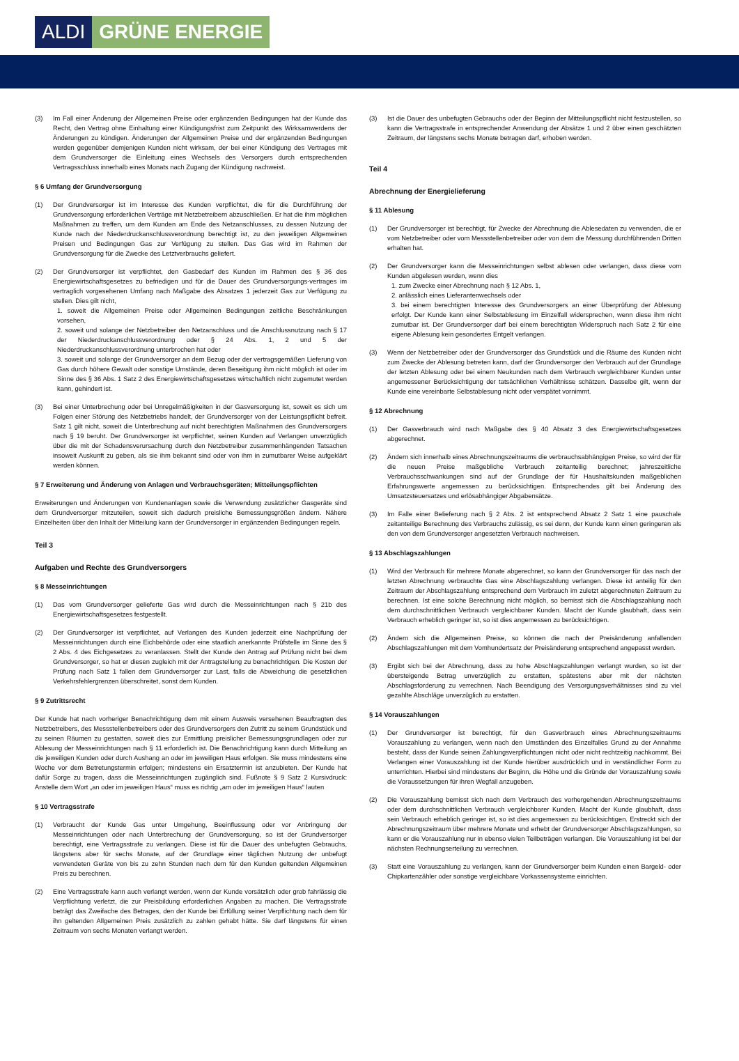ALDI GRÜNE ENERGIE
(3) Im Fall einer Änderung der Allgemeinen Preise oder ergänzenden Bedingungen hat der Kunde das Recht, den Vertrag ohne Einhaltung einer Kündigungsfrist zum Zeitpunkt des Wirksamwerdens der Änderungen zu kündigen. Änderungen der Allgemeinen Preise und der ergänzenden Bedingungen werden gegenüber demjenigen Kunden nicht wirksam, der bei einer Kündigung des Vertrages mit dem Grundversorger die Einleitung eines Wechsels des Versorgers durch entsprechenden Vertragsschluss innerhalb eines Monats nach Zugang der Kündigung nachweist.
§ 6 Umfang der Grundversorgung
(1) Der Grundversorger ist im Interesse des Kunden verpflichtet, die für die Durchführung der Grundversorgung erforderlichen Verträge mit Netzbetreibern abzuschließen. Er hat die ihm möglichen Maßnahmen zu treffen, um dem Kunden am Ende des Netzanschlusses, zu dessen Nutzung der Kunde nach der Niederdruckanschlussverordnung berechtigt ist, zu den jeweiligen Allgemeinen Preisen und Bedingungen Gas zur Verfügung zu stellen. Das Gas wird im Rahmen der Grundversorgung für die Zwecke des Letztverbrauchs geliefert.
(2) Der Grundversorger ist verpflichtet, den Gasbedarf des Kunden im Rahmen des § 36 des Energiewirtschaftsgesetzes zu befriedigen und für die Dauer des Grundversorgungs-vertrages im vertraglich vorgesehenen Umfang nach Maßgabe des Absatzes 1 jederzeit Gas zur Verfügung zu stellen. Dies gilt nicht,
1. soweit die Allgemeinen Preise oder Allgemeinen Bedingungen zeitliche Beschränkungen vorsehen,
2. soweit und solange der Netzbetreiber den Netzanschluss und die Anschlussnutzung nach § 17 der Niederdruckanschlussverordnung oder § 24 Abs. 1, 2 und 5 der Niederdruckanschlussverordnung unterbrochen hat oder
3. soweit und solange der Grundversorger an dem Bezug oder der vertragsgemäßen Lieferung von Gas durch höhere Gewalt oder sonstige Umstände, deren Beseitigung ihm nicht möglich ist oder im Sinne des § 36 Abs. 1 Satz 2 des Energiewirtschaftsgesetzes wirtschaftlich nicht zugemutet werden kann, gehindert ist.
(3) Bei einer Unterbrechung oder bei Unregelmäßigkeiten in der Gasversorgung ist, soweit es sich um Folgen einer Störung des Netzbetriebs handelt, der Grundversorger von der Leistungspflicht befreit. Satz 1 gilt nicht, soweit die Unterbrechung auf nicht berechtigten Maßnahmen des Grundversorgers nach § 19 beruht. Der Grundversorger ist verpflichtet, seinen Kunden auf Verlangen unverzüglich über die mit der Schadensverursachung durch den Netzbetreiber zusammenhängenden Tatsachen insoweit Auskunft zu geben, als sie ihm bekannt sind oder von ihm in zumutbarer Weise aufgeklärt werden können.
§ 7 Erweiterung und Änderung von Anlagen und Verbrauchsgeräten; Mitteilungspflichten
Erweiterungen und Änderungen von Kundenanlagen sowie die Verwendung zusätzlicher Gasgeräte sind dem Grundversorger mitzuteilen, soweit sich dadurch preisliche Bemessungsgrößen ändern. Nähere Einzelheiten über den Inhalt der Mitteilung kann der Grundversorger in ergänzenden Bedingungen regeln.
Teil 3
Aufgaben und Rechte des Grundversorgers
§ 8 Messeinrichtungen
(1) Das vom Grundversorger gelieferte Gas wird durch die Messeinrichtungen nach § 21b des Energiewirtschaftsgesetzes festgestellt.
(2) Der Grundversorger ist verpflichtet, auf Verlangen des Kunden jederzeit eine Nachprüfung der Messeinrichtungen durch eine Eichbehörde oder eine staatlich anerkannte Prüfstelle im Sinne des § 2 Abs. 4 des Eichgesetzes zu veranlassen. Stellt der Kunde den Antrag auf Prüfung nicht bei dem Grundversorger, so hat er diesen zugleich mit der Antragstellung zu benachrichtigen. Die Kosten der Prüfung nach Satz 1 fallen dem Grundversorger zur Last, falls die Abweichung die gesetzlichen Verkehrsfehlergrenzen überschreitet, sonst dem Kunden.
§ 9 Zutrittsrecht
Der Kunde hat nach vorheriger Benachrichtigung dem mit einem Ausweis versehenen Beauftragten des Netzbetreibers, des Messstellenbetreibers oder des Grundversorgers den Zutritt zu seinem Grundstück und zu seinen Räumen zu gestatten, soweit dies zur Ermittlung preislicher Bemessungsgrundlagen oder zur Ablesung der Messeinrichtungen nach § 11 erforderlich ist. Die Benachrichtigung kann durch Mitteilung an die jeweiligen Kunden oder durch Aushang an oder im jeweiligen Haus erfolgen. Sie muss mindestens eine Woche vor dem Betretungstermin erfolgen; mindestens ein Ersatztermin ist anzubieten. Der Kunde hat dafür Sorge zu tragen, dass die Messeinrichtungen zugänglich sind. Fußnote § 9 Satz 2 Kursivdruck: Anstelle dem Wort „an oder im jeweiligen Haus“ muss es richtig „am oder im jeweiligen Haus“ lauten
§ 10 Vertragsstrafe
(1) Verbraucht der Kunde Gas unter Umgehung, Beeinflussung oder vor Anbringung der Messeinrichtungen oder nach Unterbrechung der Grundversorgung, so ist der Grundversorger berechtigt, eine Vertragsstrafe zu verlangen. Diese ist für die Dauer des unbefugten Gebrauchs, längstens aber für sechs Monate, auf der Grundlage einer täglichen Nutzung der unbefugt verwendeten Geräte von bis zu zehn Stunden nach dem für den Kunden geltenden Allgemeinen Preis zu berechnen.
(2) Eine Vertragsstrafe kann auch verlangt werden, wenn der Kunde vorsätzlich oder grob fahrlässig die Verpflichtung verletzt, die zur Preisbildung erforderlichen Angaben zu machen. Die Vertragsstrafe beträgt das Zweifache des Betrages, den der Kunde bei Erfüllung seiner Verpflichtung nach dem für ihn geltenden Allgemeinen Preis zusätzlich zu zahlen gehabt hätte. Sie darf längstens für einen Zeitraum von sechs Monaten verlangt werden.
(3) Ist die Dauer des unbefugten Gebrauchs oder der Beginn der Mitteilungspflicht nicht festzustellen, so kann die Vertragsstrafe in entsprechender Anwendung der Absätze 1 und 2 über einen geschätzten Zeitraum, der längstens sechs Monate betragen darf, erhoben werden.
Teil 4
Abrechnung der Energielieferung
§ 11 Ablesung
(1) Der Grundversorger ist berechtigt, für Zwecke der Abrechnung die Ablesedaten zu verwenden, die er vom Netzbetreiber oder vom Messstellenbetreiber oder von dem die Messung durchführenden Dritten erhalten hat.
(2) Der Grundversorger kann die Messeinrichtungen selbst ablesen oder verlangen, dass diese vom Kunden abgelesen werden, wenn dies
1. zum Zwecke einer Abrechnung nach § 12 Abs. 1,
2. anlässlich eines Lieferantenwechsels oder
3. bei einem berechtigten Interesse des Grundversorgers an einer Überprüfung der Ablesung erfolgt. Der Kunde kann einer Selbstablesung im Einzelfall widersprechen, wenn diese ihm nicht zumutbar ist. Der Grundversorger darf bei einem berechtigten Widerspruch nach Satz 2 für eine eigene Ablesung kein gesondertes Entgelt verlangen.
(3) Wenn der Netzbetreiber oder der Grundversorger das Grundstück und die Räume des Kunden nicht zum Zwecke der Ablesung betreten kann, darf der Grundversorger den Verbrauch auf der Grundlage der letzten Ablesung oder bei einem Neukunden nach dem Verbrauch vergleichbarer Kunden unter angemessener Berücksichtigung der tatsächlichen Verhältnisse schätzen. Dasselbe gilt, wenn der Kunde eine vereinbarte Selbstablesung nicht oder verspätet vornimmt.
§ 12 Abrechnung
(1) Der Gasverbrauch wird nach Maßgabe des § 40 Absatz 3 des Energiewirtschaftsgesetzes abgerechnet.
(2) Ändern sich innerhalb eines Abrechnungszeitraums die verbrauchsabhängigen Preise, so wird der für die neuen Preise maßgebliche Verbrauch zeitanteilig berechnet; jahreszeitliche Verbrauchsschwankungen sind auf der Grundlage der für Haushaltskunden maßgeblichen Erfahrungswerte angemessen zu berücksichtigen. Entsprechendes gilt bei Änderung des Umsatzsteuersatzes und erlösabhängiger Abgabensätze.
(3) Im Falle einer Belieferung nach § 2 Abs. 2 ist entsprechend Absatz 2 Satz 1 eine pauschale zeitanteilige Berechnung des Verbrauchs zulässig, es sei denn, der Kunde kann einen geringeren als den von dem Grundversorger angesetzten Verbrauch nachweisen.
§ 13 Abschlagszahlungen
(1) Wird der Verbrauch für mehrere Monate abgerechnet, so kann der Grundversorger für das nach der letzten Abrechnung verbrauchte Gas eine Abschlagszahlung verlangen. Diese ist anteilig für den Zeitraum der Abschlagszahlung entsprechend dem Verbrauch im zuletzt abgerechneten Zeitraum zu berechnen. Ist eine solche Berechnung nicht möglich, so bemisst sich die Abschlagszahlung nach dem durchschnittlichen Verbrauch vergleichbarer Kunden. Macht der Kunde glaubhaft, dass sein Verbrauch erheblich geringer ist, so ist dies angemessen zu berücksichtigen.
(2) Ändern sich die Allgemeinen Preise, so können die nach der Preisänderung anfallenden Abschlagszahlungen mit dem Vomhundertsatz der Preisänderung entsprechend angepasst werden.
(3) Ergibt sich bei der Abrechnung, dass zu hohe Abschlagszahlungen verlangt wurden, so ist der übersteigende Betrag unverzüglich zu erstatten, spätestens aber mit der nächsten Abschlagsforderung zu verrechnen. Nach Beendigung des Versorgungsverhältnisses sind zu viel gezahlte Abschläge unverzüglich zu erstatten.
§ 14 Vorauszahlungen
(1) Der Grundversorger ist berechtigt, für den Gasverbrauch eines Abrechnungszeitraums Vorauszahlung zu verlangen, wenn nach den Umständen des Einzelfalles Grund zu der Annahme besteht, dass der Kunde seinen Zahlungsverpflichtungen nicht oder nicht rechtzeitig nachkommt. Bei Verlangen einer Vorauszahlung ist der Kunde hierüber ausdrücklich und in verständlicher Form zu unterrichten. Hierbei sind mindestens der Beginn, die Höhe und die Gründe der Vorauszahlung sowie die Voraussetzungen für ihren Wegfall anzugeben.
(2) Die Vorauszahlung bemisst sich nach dem Verbrauch des vorhergehenden Abrechnungszeitraums oder dem durchschnittlichen Verbrauch vergleichbarer Kunden. Macht der Kunde glaubhaft, dass sein Verbrauch erheblich geringer ist, so ist dies angemessen zu berücksichtigen. Erstreckt sich der Abrechnungszeitraum über mehrere Monate und erhebt der Grundversorger Abschlagszahlungen, so kann er die Vorauszahlung nur in ebenso vielen Teilbeträgen verlangen. Die Vorauszahlung ist bei der nächsten Rechnungserteilung zu verrechnen.
(3) Statt eine Vorauszahlung zu verlangen, kann der Grundversorger beim Kunden einen Bargeld- oder Chipkartenzähler oder sonstige vergleichbare Vorkassensysteme einrichten.